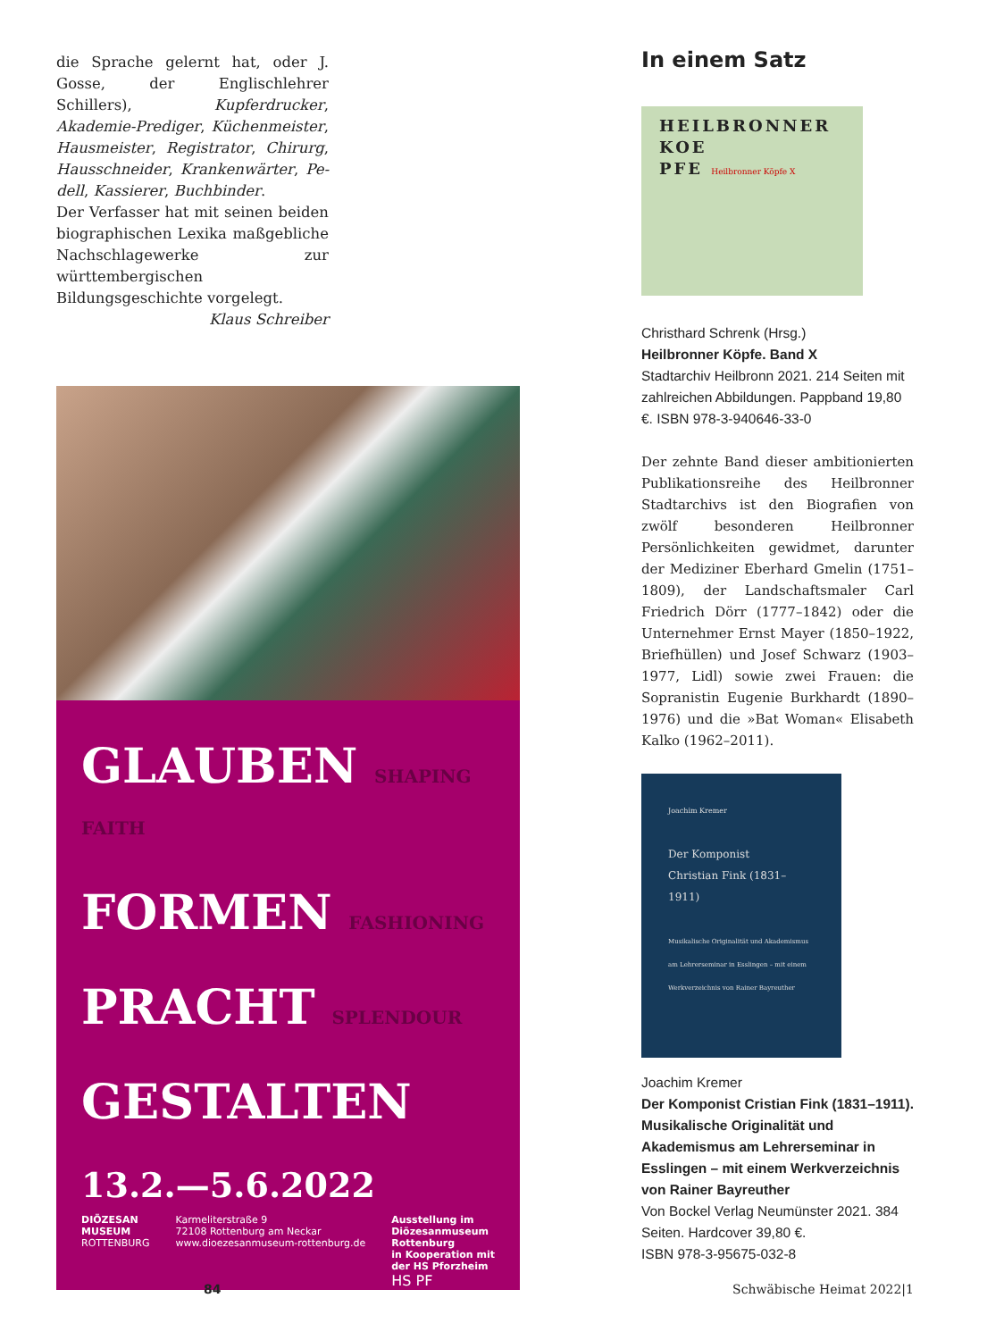die Sprache gelernt hat, oder J. Gosse, der Englischlehrer Schillers), Kupfer­drucker, Akademie-Prediger, Küchen­meister, Hausmeister, Registrator, Chir­urg, Hausschneider, Krankenwärter, Pe­dell, Kassierer, Buchbinder.
Der Verfasser hat mit seinen beiden biographischen Lexika maßgebliche Nachschlagewerke zur württembergi­schen Bildungsgeschichte vorgelegt.
Klaus Schreiber
GLAUBEN SHAPING FAITH
FORMEN FASHIONING
PRACHT SPLENDOUR
GESTALTEN
13.2.—5.6.2022
DIÖZESAN
MUSEUM
ROTTENBURG
Karmeliterstraße 9
72108 Rottenburg am Neckar
www.dioezesanmuseum-rottenburg.de
Ausstellung im
Diözesanmuseum
Rottenburg
in Kooperation mit
der HS Pforzheim
HS PF
In einem Satz
HEILBRONNER
KOE
PFE Heilbronner Köpfe X
Christhard Schrenk (Hrsg.)
Heilbronner Köpfe. Band X
Stadtarchiv Heilbronn 2021. 214 Seiten mit zahlreichen Abbildungen. Pappband 19,80 €. ISBN 978-3-940646-33-0
Der zehnte Band dieser ambitionierten Publikationsreihe des Heilbronner Stadt­archivs ist den Biografien von zwölf be­sonderen Heilbronner Persönlichkeiten gewidmet, darunter der Mediziner Eber­hard Gmelin (1751–1809), der Land­schaftsmaler Carl Friedrich Dörr (1777–1842) oder die Unternehmer Ernst Mayer (1850–1922, Briefhüllen) und Josef Schwarz (1903–1977, Lidl) sowie zwei Frauen: die Sopranistin Eugenie Burk­hardt (1890–1976) und die »Bat Woman« Elisabeth Kalko (1962–2011).
Joachim Kremer
Der Komponist
Christian Fink (1831–1911)
Musikalische Originalität und Akademismus am Lehrerseminar in Esslingen – mit einem Werkverzeichnis von Rainer Bayreuther
Joachim Kremer
Der Komponist Cristian Fink (1831–1911). Musikalische Originalität und Akademismus am Lehrerseminar in Esslingen – mit einem Werkverzeichnis von Rainer Bayreuther
Von Bockel Verlag Neumünster 2021. 384 Seiten. Hardcover 39,80 €.
ISBN 978-3-95675-032-8
84 Schwäbische Heimat 2022|1